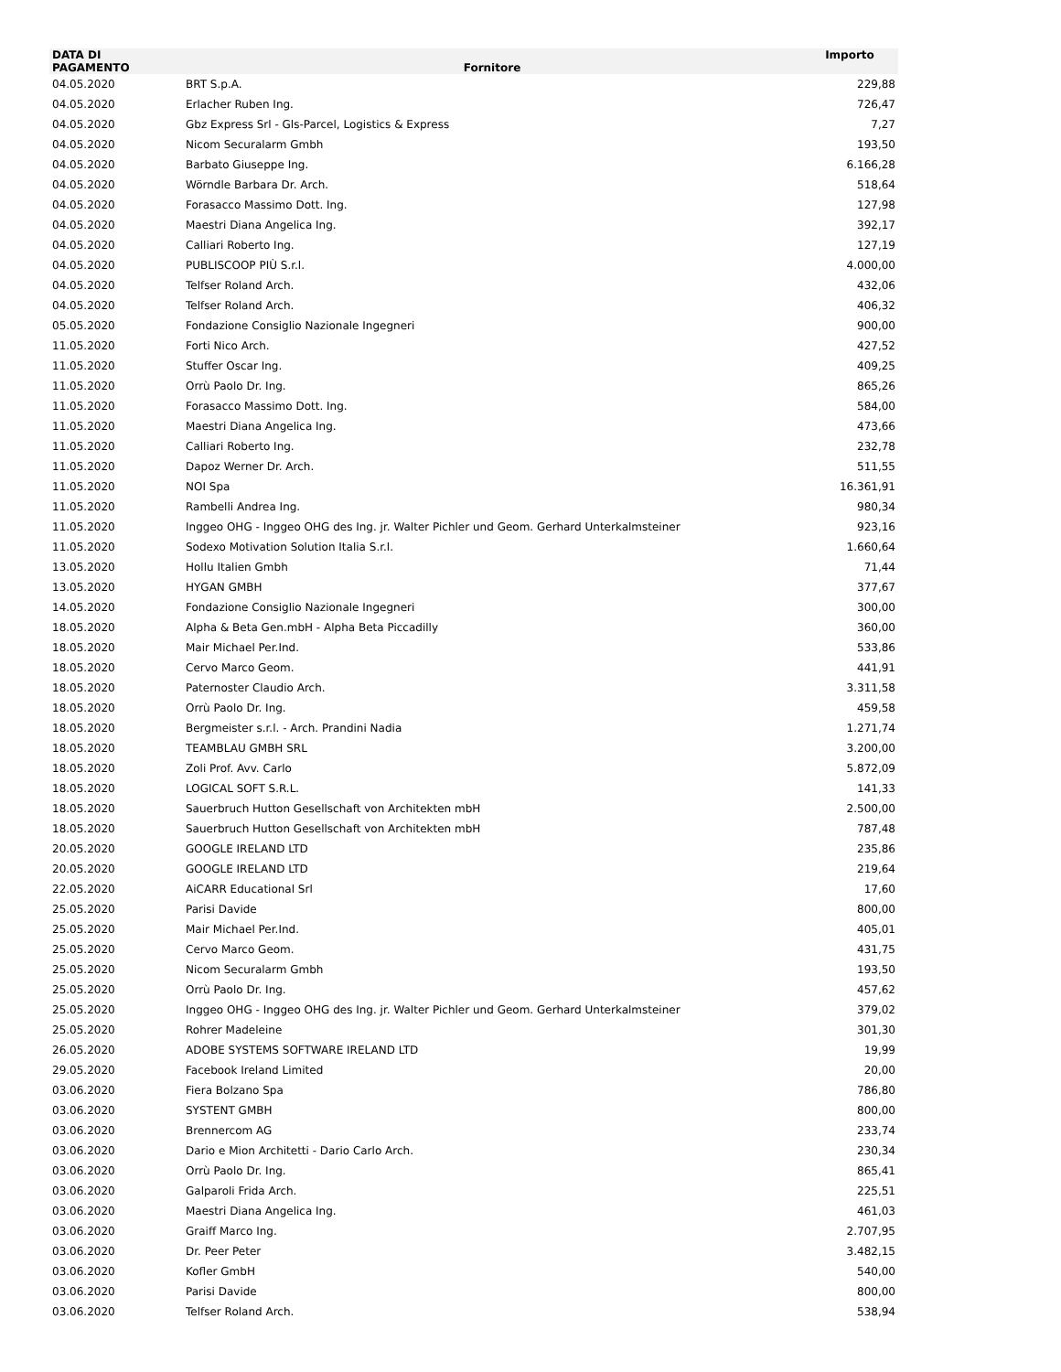| DATA DI PAGAMENTO | Fornitore | Importo |
| --- | --- | --- |
| 04.05.2020 | BRT S.p.A. | 229,88 |
| 04.05.2020 | Erlacher Ruben Ing. | 726,47 |
| 04.05.2020 | Gbz Express Srl - Gls-Parcel, Logistics & Express | 7,27 |
| 04.05.2020 | Nicom Securalarm Gmbh | 193,50 |
| 04.05.2020 | Barbato Giuseppe Ing. | 6.166,28 |
| 04.05.2020 | Wörndle Barbara Dr. Arch. | 518,64 |
| 04.05.2020 | Forasacco Massimo Dott. Ing. | 127,98 |
| 04.05.2020 | Maestri Diana Angelica Ing. | 392,17 |
| 04.05.2020 | Calliari Roberto Ing. | 127,19 |
| 04.05.2020 | PUBLISCOOP PIÙ S.r.l. | 4.000,00 |
| 04.05.2020 | Telfser Roland Arch. | 432,06 |
| 04.05.2020 | Telfser Roland Arch. | 406,32 |
| 05.05.2020 | Fondazione Consiglio Nazionale Ingegneri | 900,00 |
| 11.05.2020 | Forti Nico Arch. | 427,52 |
| 11.05.2020 | Stuffer Oscar Ing. | 409,25 |
| 11.05.2020 | Orrù Paolo Dr. Ing. | 865,26 |
| 11.05.2020 | Forasacco Massimo Dott. Ing. | 584,00 |
| 11.05.2020 | Maestri Diana Angelica Ing. | 473,66 |
| 11.05.2020 | Calliari Roberto Ing. | 232,78 |
| 11.05.2020 | Dapoz Werner Dr. Arch. | 511,55 |
| 11.05.2020 | NOI Spa | 16.361,91 |
| 11.05.2020 | Rambelli Andrea Ing. | 980,34 |
| 11.05.2020 | Inggeo OHG - Inggeo OHG des Ing. jr. Walter Pichler und Geom. Gerhard Unterkalmsteiner | 923,16 |
| 11.05.2020 | Sodexo Motivation Solution Italia S.r.l. | 1.660,64 |
| 13.05.2020 | Hollu Italien Gmbh | 71,44 |
| 13.05.2020 | HYGAN GMBH | 377,67 |
| 14.05.2020 | Fondazione Consiglio Nazionale Ingegneri | 300,00 |
| 18.05.2020 | Alpha & Beta Gen.mbH - Alpha Beta Piccadilly | 360,00 |
| 18.05.2020 | Mair Michael Per.Ind. | 533,86 |
| 18.05.2020 | Cervo Marco Geom. | 441,91 |
| 18.05.2020 | Paternoster Claudio Arch. | 3.311,58 |
| 18.05.2020 | Orrù Paolo Dr. Ing. | 459,58 |
| 18.05.2020 | Bergmeister s.r.l. - Arch. Prandini Nadia | 1.271,74 |
| 18.05.2020 | TEAMBLAU GMBH SRL | 3.200,00 |
| 18.05.2020 | Zoli Prof. Avv. Carlo | 5.872,09 |
| 18.05.2020 | LOGICAL SOFT S.R.L. | 141,33 |
| 18.05.2020 | Sauerbruch Hutton Gesellschaft von Architekten mbH | 2.500,00 |
| 18.05.2020 | Sauerbruch Hutton Gesellschaft von Architekten mbH | 787,48 |
| 20.05.2020 | GOOGLE IRELAND LTD | 235,86 |
| 20.05.2020 | GOOGLE IRELAND LTD | 219,64 |
| 22.05.2020 | AiCARR Educational Srl | 17,60 |
| 25.05.2020 | Parisi Davide | 800,00 |
| 25.05.2020 | Mair Michael Per.Ind. | 405,01 |
| 25.05.2020 | Cervo Marco Geom. | 431,75 |
| 25.05.2020 | Nicom Securalarm Gmbh | 193,50 |
| 25.05.2020 | Orrù Paolo Dr. Ing. | 457,62 |
| 25.05.2020 | Inggeo OHG - Inggeo OHG des Ing. jr. Walter Pichler und Geom. Gerhard Unterkalmsteiner | 379,02 |
| 25.05.2020 | Rohrer Madeleine | 301,30 |
| 26.05.2020 | ADOBE SYSTEMS SOFTWARE IRELAND LTD | 19,99 |
| 29.05.2020 | Facebook Ireland Limited | 20,00 |
| 03.06.2020 | Fiera Bolzano Spa | 786,80 |
| 03.06.2020 | SYSTENT GMBH | 800,00 |
| 03.06.2020 | Brennercom AG | 233,74 |
| 03.06.2020 | Dario e Mion Architetti - Dario Carlo Arch. | 230,34 |
| 03.06.2020 | Orrù Paolo Dr. Ing. | 865,41 |
| 03.06.2020 | Galparoli Frida Arch. | 225,51 |
| 03.06.2020 | Maestri Diana Angelica Ing. | 461,03 |
| 03.06.2020 | Graiff Marco Ing. | 2.707,95 |
| 03.06.2020 | Dr. Peer Peter | 3.482,15 |
| 03.06.2020 | Kofler GmbH | 540,00 |
| 03.06.2020 | Parisi Davide | 800,00 |
| 03.06.2020 | Telfser Roland Arch. | 538,94 |